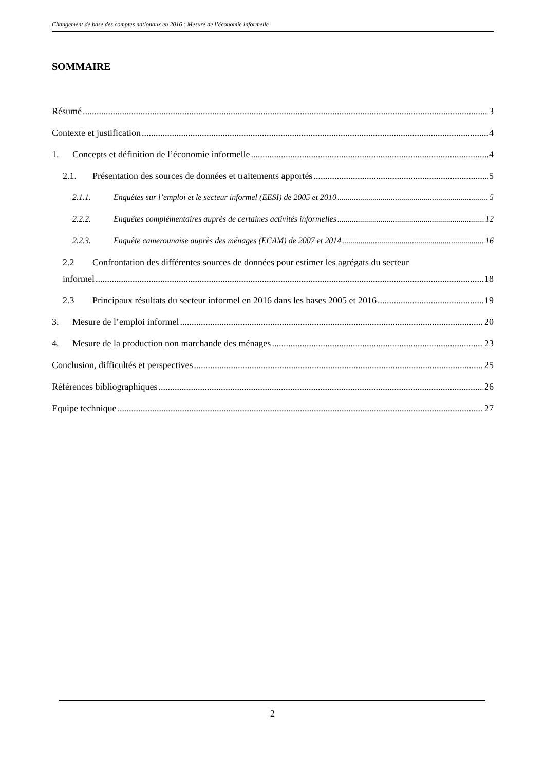Changement de base des comptes nationaux en 2016 : Mesure de l’économie informelle
SOMMAIRE
Résumé 3
Contexte et justification 4
1. Concepts et définition de l’économie informelle 4
2.1. Présentation des sources de données et traitements apportés 5
2.1.1. Enquêtes sur l’emploi et le secteur informel (EESI) de 2005 et 2010 5
2.2.2. Enquêtes complémentaires auprès de certaines activités informelles 12
2.2.3. Enquête camerounaise auprès des ménages (ECAM) de 2007 et 2014 16
2.2 Confrontation des différentes sources de données pour estimer les agrégats du secteur
informel 18
2.3 Principaux résultats du secteur informel en 2016 dans les bases 2005 et 2016 19
3. Mesure de l’emploi informel 20
4. Mesure de la production non marchande des ménages 23
Conclusion, difficultés et perspectives 25
Références bibliographiques 26
Equipe technique 27
2